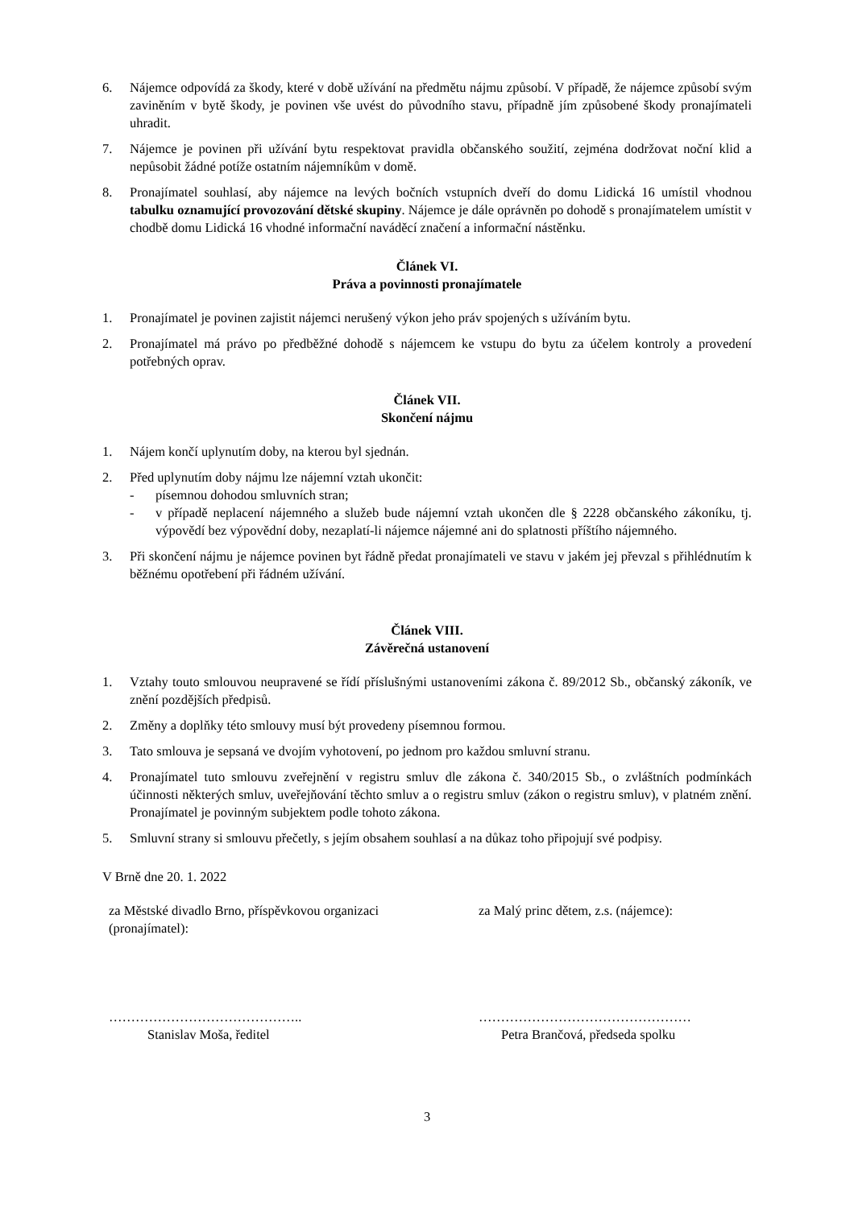6. Nájemce odpovídá za škody, které v době užívání na předmětu nájmu způsobí. V případě, že nájemce způsobí svým zaviněním v bytě škody, je povinen vše uvést do původního stavu, případně jím způsobené škody pronajímateli uhradit.
7. Nájemce je povinen při užívání bytu respektovat pravidla občanského soužití, zejména dodržovat noční klid a nepůsobit žádné potíže ostatním nájemníkům v domě.
8. Pronajímatel souhlasí, aby nájemce na levých bočních vstupních dveří do domu Lidická 16 umístil vhodnou tabulku oznamující provozování dětské skupiny. Nájemce je dále oprávněn po dohodě s pronajímatelem umístit v chodbě domu Lidická 16 vhodné informační naváděcí značení a informační nástěnku.
Článek VI.
Práva a povinnosti pronajímatele
1. Pronajímatel je povinen zajistit nájemci nerušený výkon jeho práv spojených s užíváním bytu.
2. Pronajímatel má právo po předběžné dohodě s nájemcem ke vstupu do bytu za účelem kontroly a provedení potřebných oprav.
Článek VII.
Skončení nájmu
1. Nájem končí uplynutím doby, na kterou byl sjednán.
2. Před uplynutím doby nájmu lze nájemní vztah ukončit:
- písemnou dohodou smluvních stran;
- v případě neplacení nájemného a služeb bude nájemní vztah ukončen dle § 2228 občanského zákoníku, tj. výpovědí bez výpovědní doby, nezaplatí-li nájemce nájemné ani do splatnosti příštího nájemného.
3. Při skončení nájmu je nájemce povinen byt řádně předat pronajímateli ve stavu v jakém jej převzal s přihlédnutím k běžnému opotřebení při řádném užívání.
Článek VIII.
Závěrečná ustanovení
1. Vztahy touto smlouvou neupravené se řídí příslušnými ustanoveními zákona č. 89/2012 Sb., občanský zákoník, ve znění pozdějších předpisů.
2. Změny a doplňky této smlouvy musí být provedeny písemnou formou.
3. Tato smlouva je sepsaná ve dvojím vyhotovení, po jednom pro každou smluvní stranu.
4. Pronajímatel tuto smlouvu zveřejnění v registru smluv dle zákona č. 340/2015 Sb., o zvláštních podmínkách účinnosti některých smluv, uveřejňování těchto smluv a o registru smluv (zákon o registru smluv), v platném znění. Pronajímatel je povinným subjektem podle tohoto zákona.
5. Smluvní strany si smlouvu přečetly, s jejím obsahem souhlasí a na důkaz toho připojují své podpisy.
V Brně dne 20. 1. 2022
za Městské divadlo Brno, příspěvkovou organizaci (pronajímatel):
za Malý princ dětem, z.s. (nájemce):
……………………………………..
Stanislav Moša, ředitel
…………………………………………
Petra Brančová, předseda spolku
3